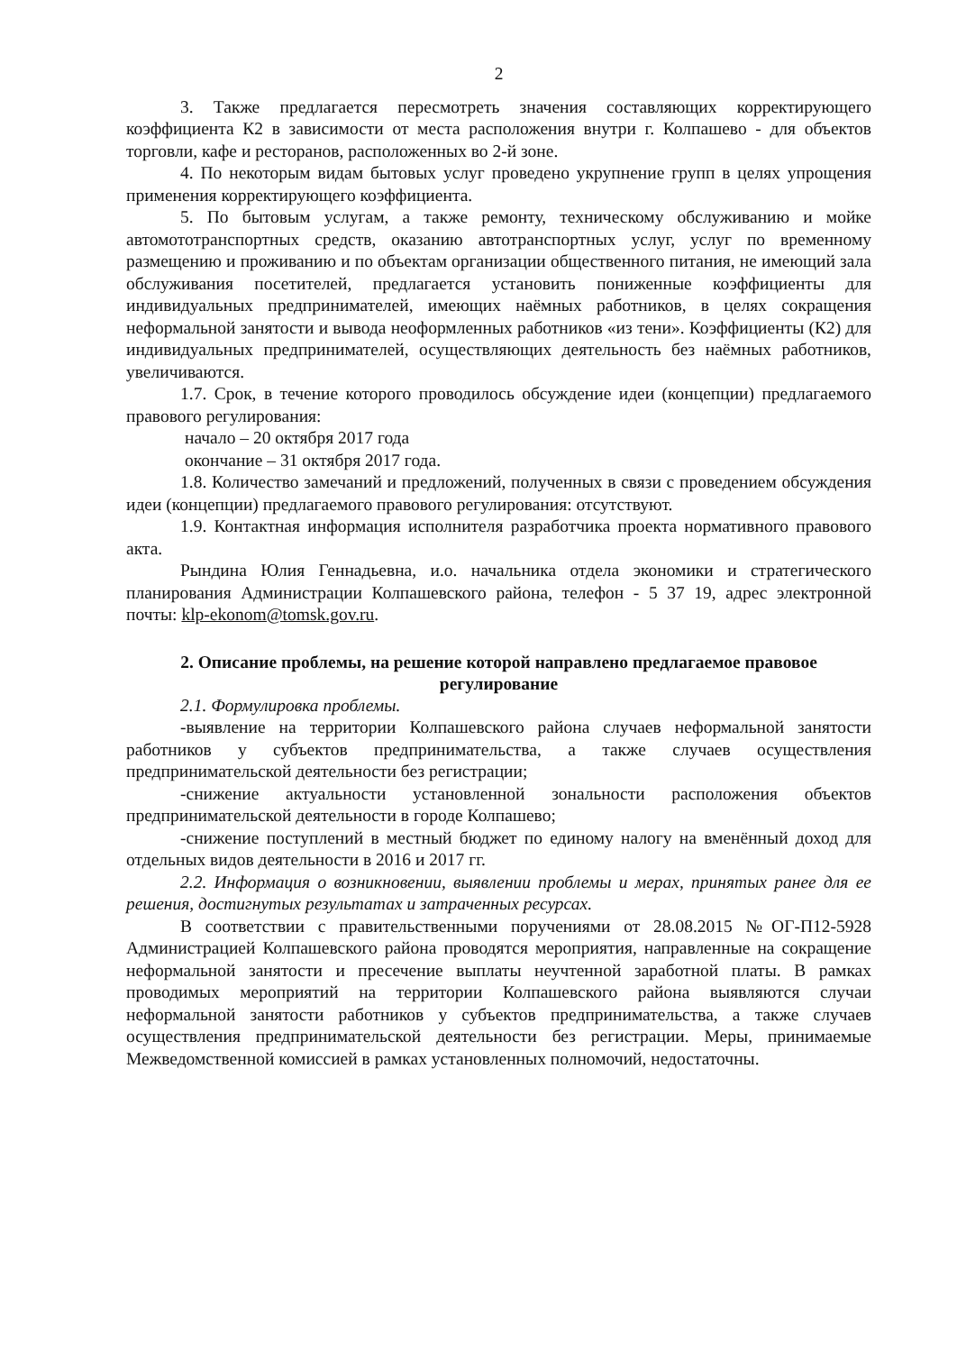2
3. Также предлагается пересмотреть значения составляющих корректирующего коэффициента К2 в зависимости от места расположения внутри г. Колпашево - для объектов торговли, кафе и ресторанов, расположенных во 2-й зоне.
4. По некоторым видам бытовых услуг проведено укрупнение групп в целях упрощения применения корректирующего коэффициента.
5. По бытовым услугам, а также ремонту, техническому обслуживанию и мойке автомототранспортных средств, оказанию автотранспортных услуг, услуг по временному размещению и проживанию и по объектам организации общественного питания, не имеющий зала обслуживания посетителей, предлагается установить пониженные коэффициенты для индивидуальных предпринимателей, имеющих наёмных работников, в целях сокращения неформальной занятости и вывода неоформленных работников «из тени». Коэффициенты (К2) для индивидуальных предпринимателей, осуществляющих деятельность без наёмных работников, увеличиваются.
1.7. Срок, в течение которого проводилось обсуждение идеи (концепции) предлагаемого правового регулирования:
начало – 20 октября 2017 года
окончание – 31 октября 2017 года.
1.8. Количество замечаний и предложений, полученных в связи с проведением обсуждения идеи (концепции) предлагаемого правового регулирования: отсутствуют.
1.9. Контактная информация исполнителя разработчика проекта нормативного правового акта.
Рындина Юлия Геннадьевна, и.о. начальника отдела экономики и стратегического планирования Администрации Колпашевского района, телефон - 5 37 19, адрес электронной почты: klp-ekonom@tomsk.gov.ru.
2. Описание проблемы, на решение которой направлено предлагаемое правовое регулирование
2.1. Формулировка проблемы.
-выявление на территории Колпашевского района случаев неформальной занятости работников у субъектов предпринимательства, а также случаев осуществления предпринимательской деятельности без регистрации;
-снижение актуальности установленной зональности расположения объектов предпринимательской деятельности в городе Колпашево;
-снижение поступлений в местный бюджет по единому налогу на вменённый доход для отдельных видов деятельности в 2016 и 2017 гг.
2.2. Информация о возникновении, выявлении проблемы и мерах, принятых ранее для ее решения, достигнутых результатах и затраченных ресурсах.
В соответствии с правительственными поручениями от 28.08.2015 №ОГ-П12-5928 Администрацией Колпашевского района проводятся мероприятия, направленные на сокращение неформальной занятости и пресечение выплаты неучтенной заработной платы. В рамках проводимых мероприятий на территории Колпашевского района выявляются случаи неформальной занятости работников у субъектов предпринимательства, а также случаев осуществления предпринимательской деятельности без регистрации. Меры, принимаемые Межведомственной комиссией в рамках установленных полномочий, недостаточны.